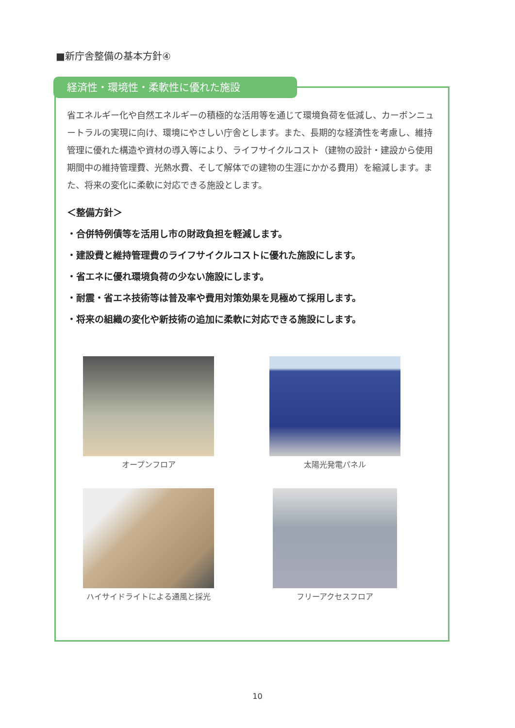■新庁舎整備の基本方針④
経済性・環境性・柔軟性に優れた施設
省エネルギー化や自然エネルギーの積極的な活用等を通じて環境負荷を低減し、カーボンニュートラルの実現に向け、環境にやさしい庁舎とします。また、長期的な経済性を考慮し、維持管理に優れた構造や資材の導入等により、ライフサイクルコスト（建物の設計・建設から使用期間中の維持管理費、光熱水費、そして解体での建物の生涯にかかる費用）を縮減します。また、将来の変化に柔軟に対応できる施設とします。
＜整備方針＞
・合併特例債等を活用し市の財政負担を軽減します。
・建設費と維持管理費のライフサイクルコストに優れた施設にします。
・省エネに優れ環境負荷の少ない施設にします。
・耐震・省エネ技術等は普及率や費用対策効果を見極めて採用します。
・将来の組織の変化や新技術の追加に柔軟に対応できる施設にします。
オープンフロア 太陽光発電パネル
ハイサイドライトによる通風と採光 フリーアクセスフロア
10